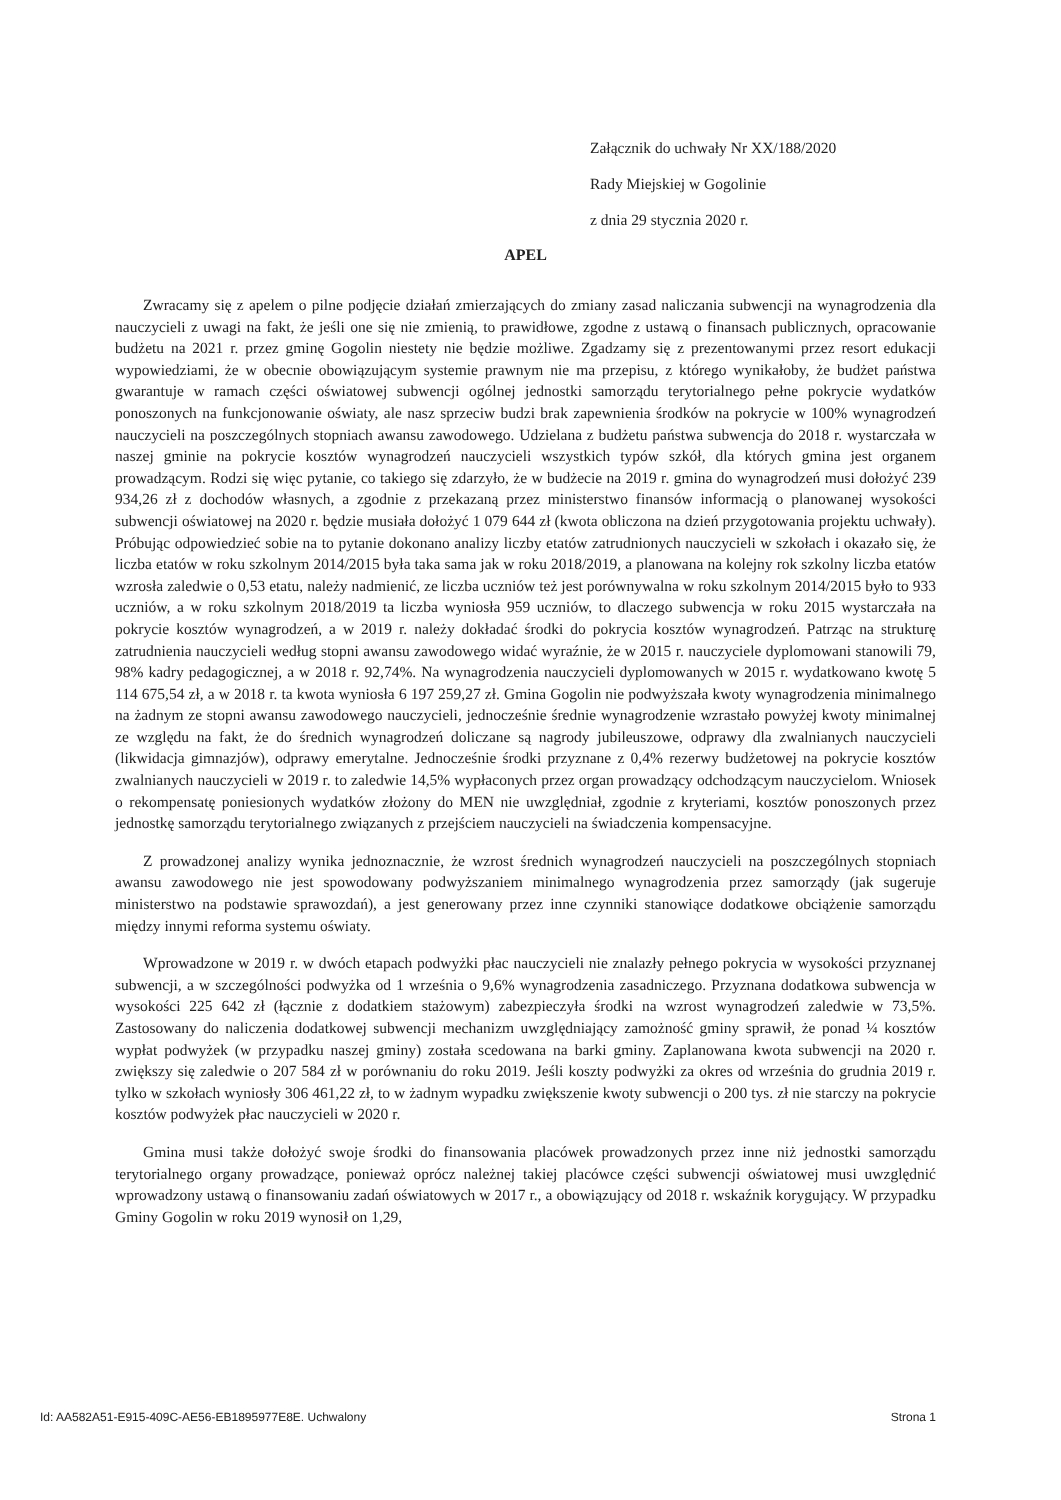Załącznik do uchwały Nr XX/188/2020
Rady Miejskiej w Gogolinie
z dnia 29 stycznia 2020 r.
APEL
Zwracamy się z apelem o pilne podjęcie działań zmierzających do zmiany zasad naliczania subwencji na wynagrodzenia dla nauczycieli z uwagi na fakt, że jeśli one się nie zmienią, to prawidłowe, zgodne z ustawą o finansach publicznych, opracowanie budżetu na 2021 r. przez gminę Gogolin niestety nie będzie możliwe. Zgadzamy się z prezentowanymi przez resort edukacji wypowiedziami, że w obecnie obowiązującym systemie prawnym nie ma przepisu, z którego wynikałoby, że budżet państwa gwarantuje w ramach części oświatowej subwencji ogólnej jednostki samorządu terytorialnego pełne pokrycie wydatków ponoszonych na funkcjonowanie oświaty, ale nasz sprzeciw budzi brak zapewnienia środków na pokrycie w 100% wynagrodzeń nauczycieli na poszczególnych stopniach awansu zawodowego. Udzielana z budżetu państwa subwencja do 2018 r. wystarczała w naszej gminie na pokrycie kosztów wynagrodzeń nauczycieli wszystkich typów szkół, dla których gmina jest organem prowadzącym. Rodzi się więc pytanie, co takiego się zdarzyło, że w budżecie na 2019 r. gmina do wynagrodzeń musi dołożyć 239 934,26 zł z dochodów własnych, a zgodnie z przekazaną przez ministerstwo finansów informacją o planowanej wysokości subwencji oświatowej na 2020 r. będzie musiała dołożyć 1 079 644 zł (kwota obliczona na dzień przygotowania projektu uchwały). Próbując odpowiedzieć sobie na to pytanie dokonano analizy liczby etatów zatrudnionych nauczycieli w szkołach i okazało się, że liczba etatów w roku szkolnym 2014/2015 była taka sama jak w roku 2018/2019, a planowana na kolejny rok szkolny liczba etatów wzrosła zaledwie o 0,53 etatu, należy nadmienić, ze liczba uczniów też jest porównywalna w roku szkolnym 2014/2015 było to 933 uczniów, a w roku szkolnym 2018/2019 ta liczba wyniosła 959 uczniów, to dlaczego subwencja w roku 2015 wystarczała na pokrycie kosztów wynagrodzeń, a w 2019 r. należy dokładać środki do pokrycia kosztów wynagrodzeń. Patrząc na strukturę zatrudnienia nauczycieli według stopni awansu zawodowego widać wyraźnie, że w 2015 r. nauczyciele dyplomowani stanowili 79, 98% kadry pedagogicznej, a w 2018 r. 92,74%. Na wynagrodzenia nauczycieli dyplomowanych w 2015 r. wydatkowano kwotę 5 114 675,54 zł, a w 2018 r. ta kwota wyniosła 6 197 259,27 zł. Gmina Gogolin nie podwyższała kwoty wynagrodzenia minimalnego na żadnym ze stopni awansu zawodowego nauczycieli, jednocześnie średnie wynagrodzenie wzrastało powyżej kwoty minimalnej ze względu na fakt, że do średnich wynagrodzeń doliczane są nagrody jubileuszowe, odprawy dla zwalnianych nauczycieli (likwidacja gimnazjów), odprawy emerytalne. Jednocześnie środki przyznane z 0,4% rezerwy budżetowej na pokrycie kosztów zwalnianych nauczycieli w 2019 r. to zaledwie 14,5% wypłaconych przez organ prowadzący odchodzącym nauczycielom. Wniosek o rekompensatę poniesionych wydatków złożony do MEN nie uwzględniał, zgodnie z kryteriami, kosztów ponoszonych przez jednostkę samorządu terytorialnego związanych z przejściem nauczycieli na świadczenia kompensacyjne.
Z prowadzonej analizy wynika jednoznacznie, że wzrost średnich wynagrodzeń nauczycieli na poszczególnych stopniach awansu zawodowego nie jest spowodowany podwyższaniem minimalnego wynagrodzenia przez samorządy (jak sugeruje ministerstwo na podstawie sprawozdań), a jest generowany przez inne czynniki stanowiące dodatkowe obciążenie samorządu między innymi reforma systemu oświaty.
Wprowadzone w 2019 r. w dwóch etapach podwyżki płac nauczycieli nie znalazły pełnego pokrycia w wysokości przyznanej subwencji, a w szczególności podwyżka od 1 września o 9,6% wynagrodzenia zasadniczego. Przyznana dodatkowa subwencja w wysokości 225 642 zł (łącznie z dodatkiem stażowym) zabezpieczyła środki na wzrost wynagrodzeń zaledwie w 73,5%. Zastosowany do naliczenia dodatkowej subwencji mechanizm uwzględniający zamożność gminy sprawił, że ponad ¼ kosztów wypłat podwyżek (w przypadku naszej gminy) została scedowana na barki gminy. Zaplanowana kwota subwencji na 2020 r. zwiększy się zaledwie o 207 584 zł w porównaniu do roku 2019. Jeśli koszty podwyżki za okres od września do grudnia 2019 r. tylko w szkołach wyniosły 306 461,22 zł, to w żadnym wypadku zwiększenie kwoty subwencji o 200 tys. zł nie starczy na pokrycie kosztów podwyżek płac nauczycieli w 2020 r.
Gmina musi także dołożyć swoje środki do finansowania placówek prowadzonych przez inne niż jednostki samorządu terytorialnego organy prowadzące, ponieważ oprócz należnej takiej placówce części subwencji oświatowej musi uwzględnić wprowadzony ustawą o finansowaniu zadań oświatowych w 2017 r., a obowiązujący od 2018 r. wskaźnik korygujący. W przypadku Gminy Gogolin w roku 2019 wynosił on 1,29,
Id: AA582A51-E915-409C-AE56-EB1895977E8E. Uchwalony Strona 1